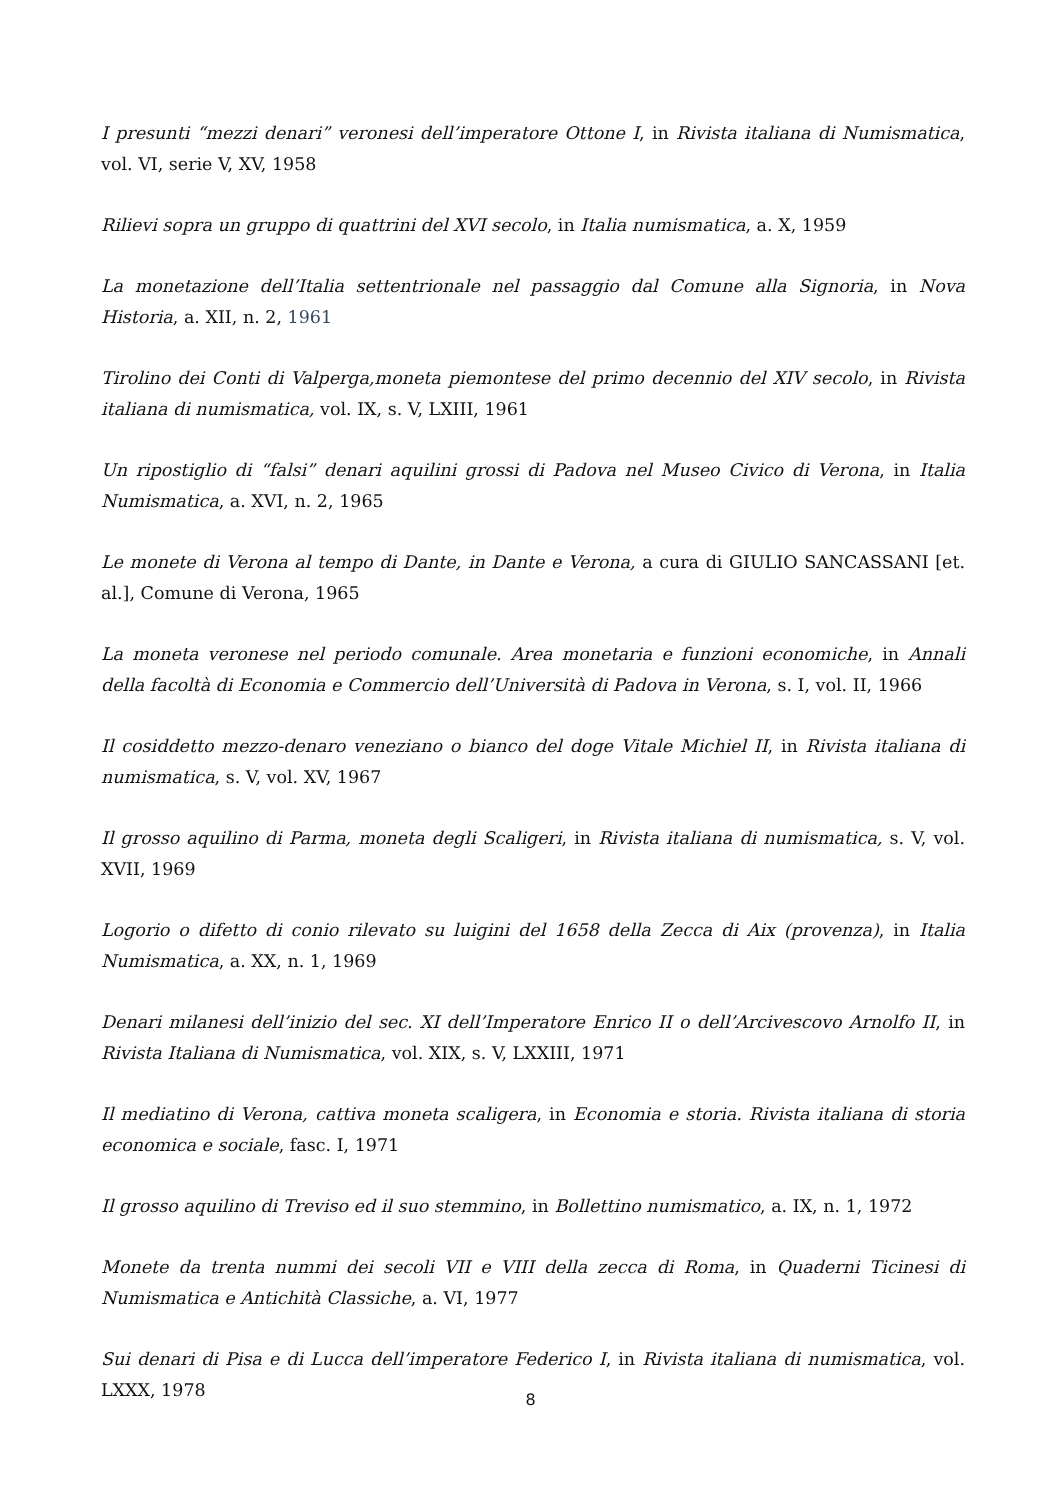I presunti “mezzi denari” veronesi dell’imperatore Ottone I, in Rivista italiana di Numismatica, vol. VI, serie V, XV, 1958
Rilievi sopra un gruppo di quattrini del XVI secolo, in Italia numismatica, a. X, 1959
La monetazione dell’Italia settentrionale nel passaggio dal Comune alla Signoria, in Nova Historia, a. XII, n. 2, 1961
Tirolino dei Conti di Valperga,moneta piemontese del primo decennio del XIV secolo, in Rivista italiana di numismatica, vol. IX, s. V, LXIII, 1961
Un ripostiglio di “falsi” denari aquilini grossi di Padova nel Museo Civico di Verona, in Italia Numismatica, a. XVI, n. 2, 1965
Le monete di Verona al tempo di Dante, in Dante e Verona, a cura di GIULIO SANCASSANI [et. al.], Comune di Verona, 1965
La moneta veronese nel periodo comunale. Area monetaria e funzioni economiche, in Annali della facoltà di Economia e Commercio dell’Università di Padova in Verona, s. I, vol. II, 1966
Il cosiddetto mezzo-denaro veneziano o bianco del doge Vitale Michiel II, in Rivista italiana di numismatica, s. V, vol. XV, 1967
Il grosso aquilino di Parma, moneta degli Scaligeri, in Rivista italiana di numismatica, s. V, vol. XVII, 1969
Logorio o difetto di conio rilevato su luigini del 1658 della Zecca di Aix (provenza), in Italia Numismatica, a. XX, n. 1, 1969
Denari milanesi dell’inizio del sec. XI dell’Imperatore Enrico II o dell’Arcivescovo Arnolfo II, in Rivista Italiana di Numismatica, vol. XIX, s. V, LXXIII, 1971
Il mediatino di Verona, cattiva moneta scaligera, in Economia e storia. Rivista italiana di storia economica e sociale, fasc. I, 1971
Il grosso aquilino di Treviso ed il suo stemmino, in Bollettino numismatico, a. IX, n. 1, 1972
Monete da trenta nummi dei secoli VII e VIII della zecca di Roma, in Quaderni Ticinesi di Numismatica e Antichità Classiche, a. VI, 1977
Sui denari di Pisa e di Lucca dell’imperatore Federico I, in Rivista italiana di numismatica, vol. LXXX, 1978
8